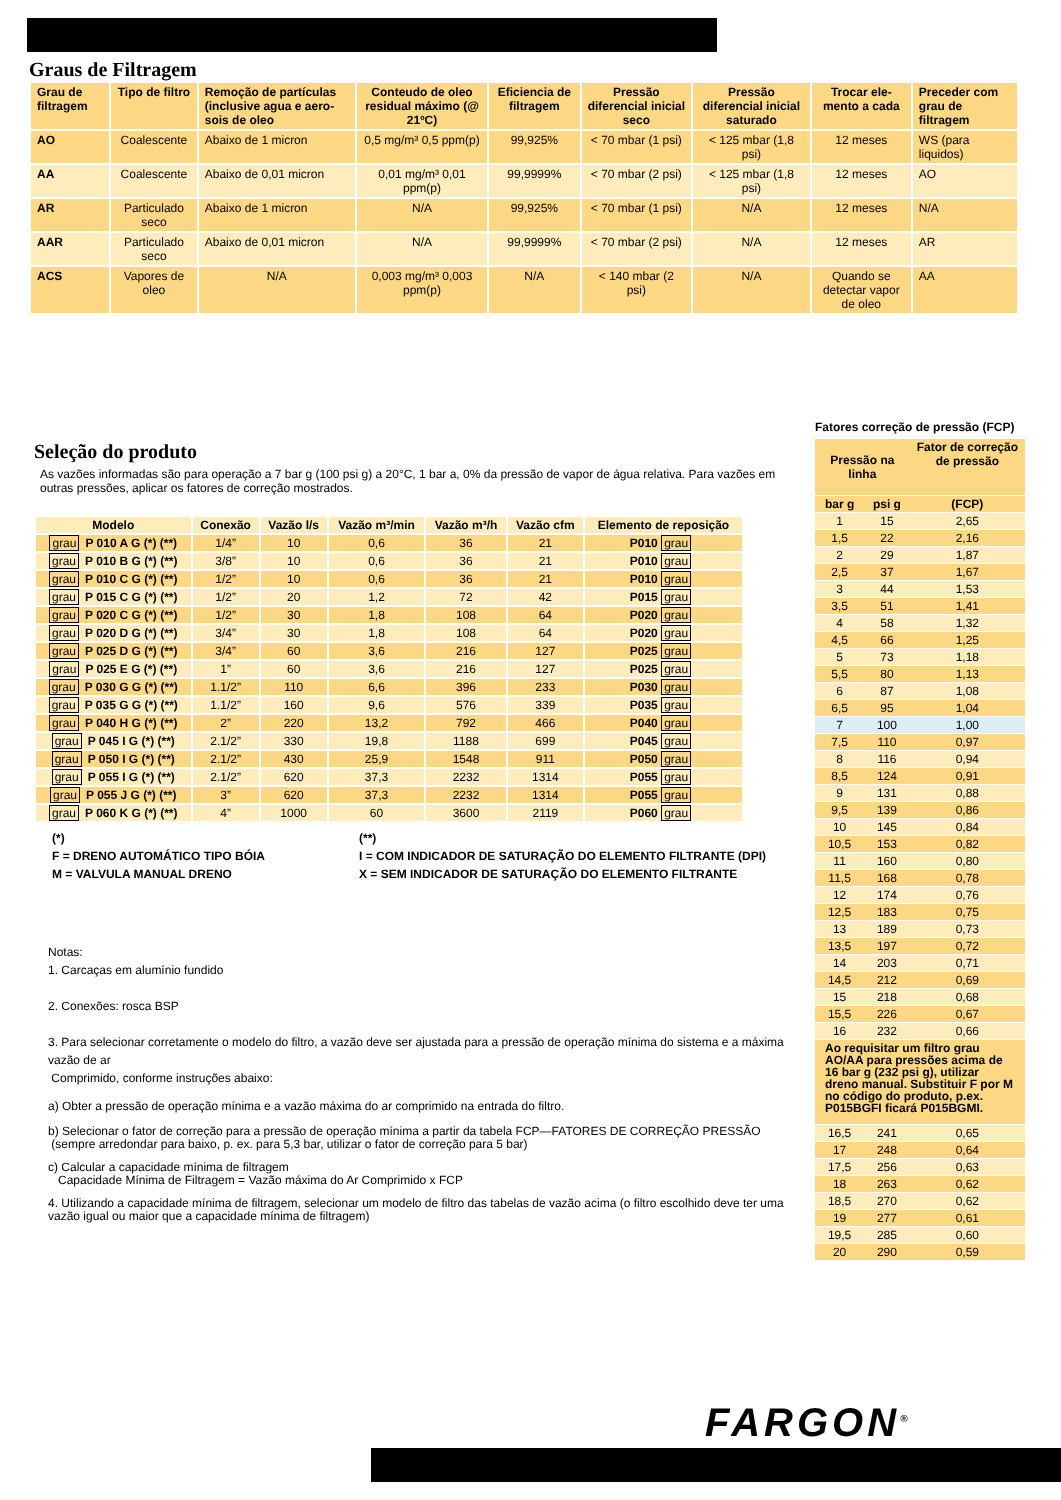Graus de Filtragem
| Grau de filtragem | Tipo de filtro | Remoção de partículas (inclusive agua e aero-sois de oleo | Conteudo de oleo residual máximo (@ 21ºC) | Eficiencia de filtragem | Pressão diferencial inicial seco | Pressão diferencial inicial saturado | Trocar ele-mento a cada | Preceder com grau de filtragem |
| --- | --- | --- | --- | --- | --- | --- | --- | --- |
| AO | Coalescente | Abaixo de 1 micron | 0,5 mg/m³ 0,5 ppm(p) | 99,925% | < 70 mbar (1 psi) | < 125 mbar (1,8 psi) | 12 meses | WS (para liquidos) |
| AA | Coalescente | Abaixo de 0,01 micron | 0,01 mg/m³ 0,01 ppm(p) | 99,9999% | < 70 mbar (2 psi) | < 125 mbar (1,8 psi) | 12 meses | AO |
| AR | Particulado seco | Abaixo de 1 micron | N/A | 99,925% | < 70 mbar (1 psi) | N/A | 12 meses | N/A |
| AAR | Particulado seco | Abaixo de 0,01 micron | N/A | 99,9999% | < 70 mbar (2 psi) | N/A | 12 meses | AR |
| ACS | Vapores de oleo | N/A | 0,003 mg/m³ 0,003 ppm(p) | N/A | < 140 mbar (2 psi) | N/A | Quando se detectar vapor de oleo | AA |
Seleção do produto
As vazões informadas são para operação a 7 bar g (100 psi g) a 20°C, 1 bar a, 0% da pressão de vapor de água relativa. Para vazões em outras pressões, aplicar os fatores de correção mostrados.
| Modelo | Conexão | Vazão l/s | Vazão m³/min | Vazão m³/h | Vazão cfm | Elemento de reposição |
| grau P 010 A G (*) (**) | 1/4” | 10 | 0,6 | 36 | 21 | P010 grau |
| grau P 010 B G (*) (**) | 3/8” | 10 | 0,6 | 36 | 21 | P010 grau |
| grau P 010 C G (*) (**) | 1/2” | 10 | 0,6 | 36 | 21 | P010 grau |
| grau P 015 C G (*) (**) | 1/2” | 20 | 1,2 | 72 | 42 | P015 grau |
| grau P 020 C G (*) (**) | 1/2” | 30 | 1,8 | 108 | 64 | P020 grau |
| grau P 020 D G (*) (**) | 3/4” | 30 | 1,8 | 108 | 64 | P020 grau |
| grau P 025 D G (*) (**) | 3/4” | 60 | 3,6 | 216 | 127 | P025 grau |
| grau P 025 E G (*) (**) | 1” | 60 | 3,6 | 216 | 127 | P025 grau |
| grau P 030 G G (*) (**) | 1.1/2” | 110 | 6,6 | 396 | 233 | P030 grau |
| grau P 035 G G (*) (**) | 1.1/2” | 160 | 9,6 | 576 | 339 | P035 grau |
| grau P 040 H G (*) (**) | 2” | 220 | 13,2 | 792 | 466 | P040 grau |
| grau P 045 I G (*) (**) | 2.1/2” | 330 | 19,8 | 1188 | 699 | P045 grau |
| grau P 050 I G (*) (**) | 2.1/2” | 430 | 25,9 | 1548 | 911 | P050 grau |
| grau P 055 I G (*) (**) | 2.1/2” | 620 | 37,3 | 2232 | 1314 | P055 grau |
| grau P 055 J G (*) (**) | 3” | 620 | 37,3 | 2232 | 1314 | P055 grau |
| grau P 060 K G (*) (**) | 4” | 1000 | 60 | 3600 | 2119 | P060 grau |
(*)
F = DRENO AUTOMÁTICO TIPO BÓIA
M = VALVULA MANUAL DRENO
(**)
I = COM INDICADOR DE SATURAÇÃO DO ELEMENTO FILTRANTE (DPI)
X = SEM INDICADOR DE SATURAÇÃO DO ELEMENTO FILTRANTE
Notas:
1. Carcaças em alumínio fundido
2. Conexões: rosca BSP
3. Para selecionar corretamente o modelo do filtro, a vazão deve ser ajustada para a pressão de operação mínima do sistema e a máxima vazão de ar
Comprimido, conforme instruções abaixo:
a) Obter a pressão de operação mínima e a vazão máxima do ar comprimido na entrada do filtro.
b) Selecionar o fator de correção para a pressão de operação mínima a partir da tabela FCP—FATORES DE CORREÇÃO PRESSÃO
(sempre arredondar para baixo, p. ex. para 5,3 bar, utilizar o fator de correção para 5 bar)
c) Calcular a capacidade mínima de filtragem
Capacidade Mínima de Filtragem = Vazão máxima do Ar Comprimido x FCP
4. Utilizando a capacidade mínima de filtragem, selecionar um modelo de filtro das tabelas de vazão acima (o filtro escolhido deve ter uma vazão igual ou maior que a capacidade mínima de filtragem)
Fatores correção de pressão (FCP)
| Pressão na linha | | Fator de correção de pressão |
| bar g | psi g | (FCP) |
| 1 | 15 | 2,65 |
| 1,5 | 22 | 2,16 |
| 2 | 29 | 1,87 |
| 2,5 | 37 | 1,67 |
| 3 | 44 | 1,53 |
| 3,5 | 51 | 1,41 |
| 4 | 58 | 1,32 |
| 4,5 | 66 | 1,25 |
| 5 | 73 | 1,18 |
| 5,5 | 80 | 1,13 |
| 6 | 87 | 1,08 |
| 6,5 | 95 | 1,04 |
| 7 | 100 | 1,00 |
| 7,5 | 110 | 0,97 |
| 8 | 116 | 0,94 |
| 8,5 | 124 | 0,91 |
| 9 | 131 | 0,88 |
| 9,5 | 139 | 0,86 |
| 10 | 145 | 0,84 |
| 10,5 | 153 | 0,82 |
| 11 | 160 | 0,80 |
| 11,5 | 168 | 0,78 |
| 12 | 174 | 0,76 |
| 12,5 | 183 | 0,75 |
| 13 | 189 | 0,73 |
| 13,5 | 197 | 0,72 |
| 14 | 203 | 0,71 |
| 14,5 | 212 | 0,69 |
| 15 | 218 | 0,68 |
| 15,5 | 226 | 0,67 |
| 16 | 232 | 0,66 |
| Ao requisitar um filtro grau AO/AA para pressões acima de 16 bar g (232 psi g), utilizar dreno manual. Substituir F por M no código do produto, p.ex. P015BGFI ficará P015BGMI. | | |
| 16,5 | 241 | 0,65 |
| 17 | 248 | 0,64 |
| 17,5 | 256 | 0,63 |
| 18 | 263 | 0,62 |
| 18,5 | 270 | 0,62 |
| 19 | 277 | 0,61 |
| 19,5 | 285 | 0,60 |
| 20 | 290 | 0,59 |
FARGON<sup>®</sup>